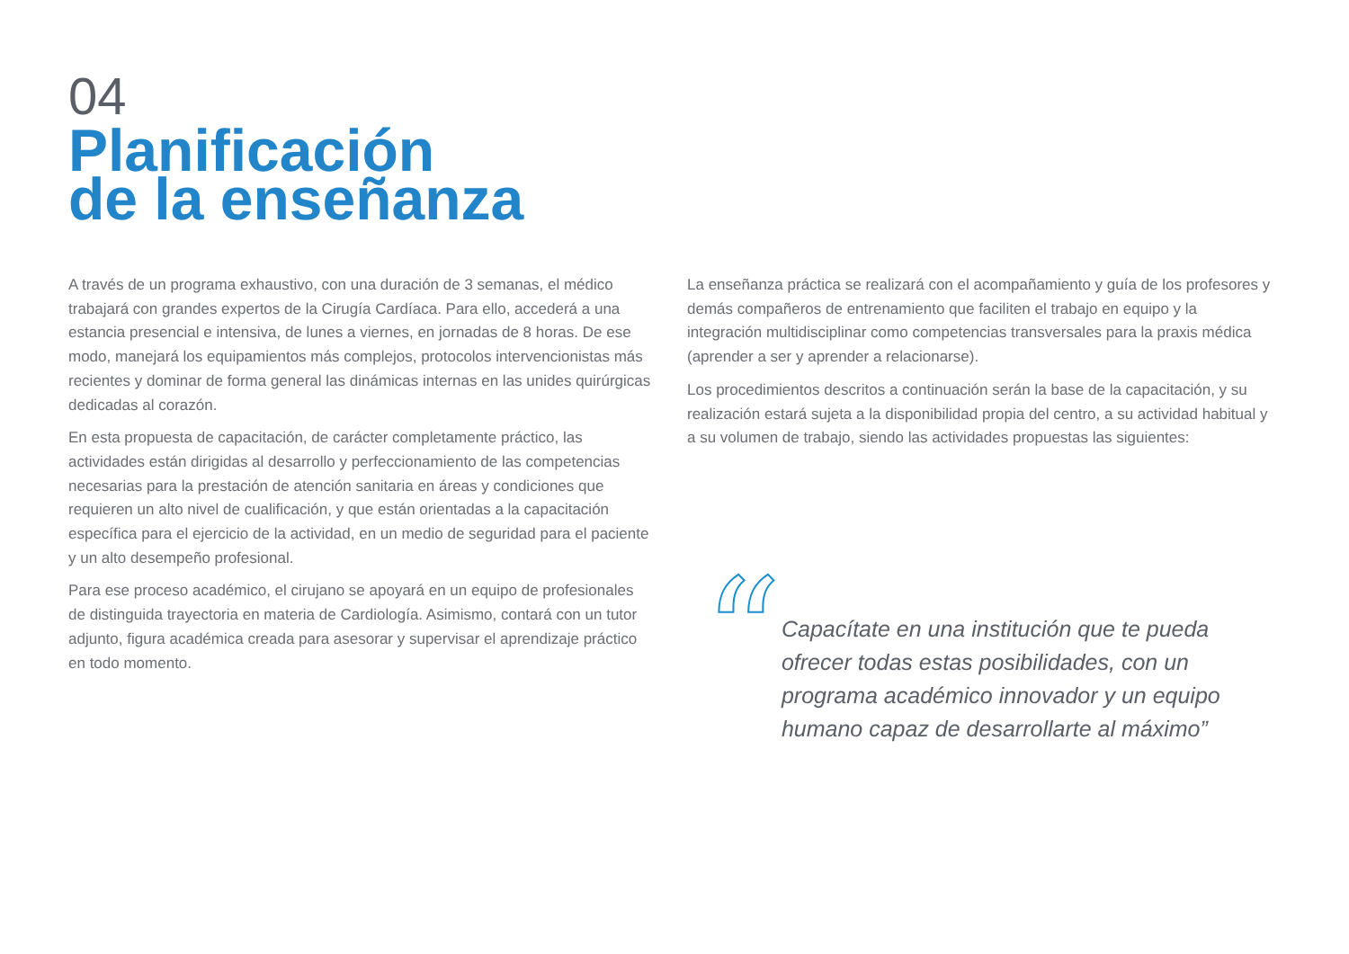04
Planificación
de la enseñanza
A través de un programa exhaustivo, con una duración de 3 semanas, el médico trabajará con grandes expertos de la Cirugía Cardíaca. Para ello, accederá a una estancia presencial e intensiva, de lunes a viernes, en jornadas de 8 horas. De ese modo, manejará los equipamientos más complejos, protocolos intervencionistas más recientes y dominar de forma general las dinámicas internas en las unides quirúrgicas dedicadas al corazón.
En esta propuesta de capacitación, de carácter completamente práctico, las actividades están dirigidas al desarrollo y perfeccionamiento de las competencias necesarias para la prestación de atención sanitaria en áreas y condiciones que requieren un alto nivel de cualificación, y que están orientadas a la capacitación específica para el ejercicio de la actividad, en un medio de seguridad para el paciente y un alto desempeño profesional.
Para ese proceso académico, el cirujano se apoyará en un equipo de profesionales de distinguida trayectoria en materia de Cardiología. Asimismo, contará con un tutor adjunto, figura académica creada para asesorar y supervisar el aprendizaje práctico en todo momento.
La enseñanza práctica se realizará con el acompañamiento y guía de los profesores y demás compañeros de entrenamiento que faciliten el trabajo en equipo y la integración multidisciplinar como competencias transversales para la praxis médica (aprender a ser y aprender a relacionarse).
Los procedimientos descritos a continuación serán la base de la capacitación, y su realización estará sujeta a la disponibilidad propia del centro, a su actividad habitual y a su volumen de trabajo, siendo las actividades propuestas las siguientes:
“
Capacítate en una institución que te pueda ofrecer todas estas posibilidades, con un programa académico innovador y un equipo humano capaz de desarrollarte al máximo”